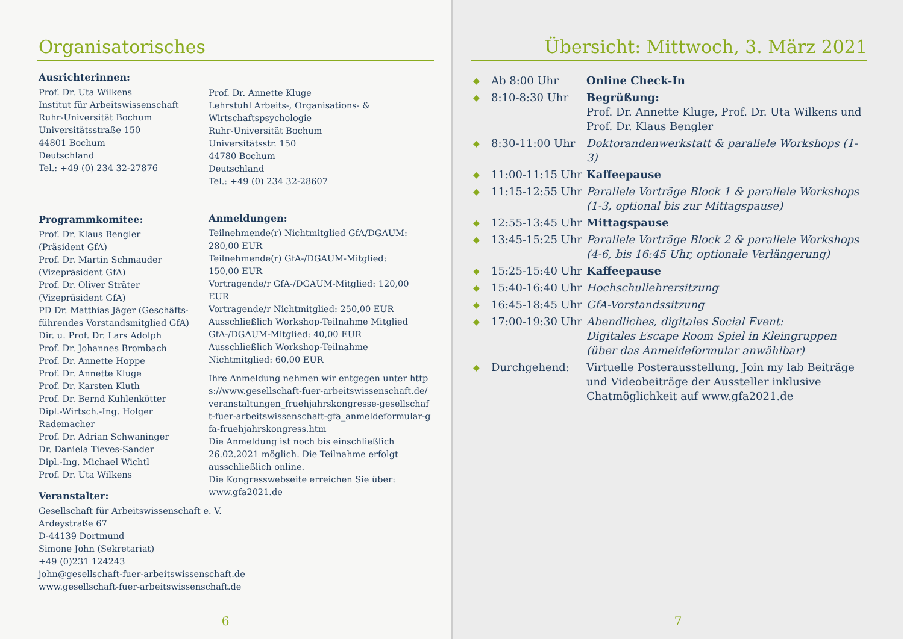Organisatorisches
Ausrichterinnen:
Prof. Dr. Uta Wilkens
Institut für Arbeitswissenschaft
Ruhr-Universität Bochum
Universitätsstraße 150
44801 Bochum
Deutschland
Tel.: +49 (0) 234 32-27876
Programmkomitee:
Prof. Dr. Klaus Bengler
(Präsident GfA)
Prof. Dr. Martin Schmauder
(Vizepräsident GfA)
Prof. Dr. Oliver Sträter
(Vizepräsident GfA)
PD Dr. Matthias Jäger (Geschäfts-führendes Vorstandsmitglied GfA)
Dir. u. Prof. Dr. Lars Adolph
Prof. Dr. Johannes Brombach
Prof. Dr. Annette Hoppe
Prof. Dr. Annette Kluge
Prof. Dr. Karsten Kluth
Prof. Dr. Bernd Kuhlenkötter
Dipl.-Wirtsch.-Ing. Holger Rademacher
Prof. Dr. Adrian Schwaninger
Dr. Daniela Tieves-Sander
Dipl.-Ing. Michael Wichtl
Prof. Dr. Uta Wilkens
Veranstalter:
Gesellschaft für Arbeitswissenschaft e. V.
Ardeystraße 67
D-44139 Dortmund
Simone John (Sekretariat)
+49 (0)231 124243
john@gesellschaft-fuer-arbeitswissenschaft.de
www.gesellschaft-fuer-arbeitswissenschaft.de
Prof. Dr. Annette Kluge
Lehrstuhl Arbeits-, Organisations- &
Wirtschaftspsychologie
Ruhr-Universität Bochum
Universitätsstr. 150
44780 Bochum
Deutschland
Tel.: +49 (0) 234 32-28607
Anmeldungen:
Teilnehmende(r) Nichtmitglied GfA/DGAUM:
280,00 EUR
Teilnehmende(r) GfA-/DGAUM-Mitglied:
150,00 EUR
Vortragende/r GfA-/DGAUM-Mitglied: 120,00 EUR
Vortragende/r Nichtmitglied: 250,00 EUR
Ausschließlich Workshop-Teilnahme Mitglied GfA-/DGAUM-Mitglied: 40,00 EUR
Ausschließlich Workshop-Teilnahme Nichtmitglied: 60,00 EUR
Ihre Anmeldung nehmen wir entgegen unter https://www.gesellschaft-fuer-arbeitswissenschaft.de/veranstaltungen_fruehjahrskongresse-gesellschaft-fuer-arbeitswissenschaft-gfa_anmeldeformular-gfa-fruehjahrskongress.htm
Die Anmeldung ist noch bis einschließlich 26.02.2021 möglich. Die Teilnahme erfolgt ausschließlich online.
Die Kongresswebseite erreichen Sie über:
www.gfa2021.de
6
Übersicht: Mittwoch, 3. März 2021
| ◆ | Ab 8:00 Uhr | Online Check-In |
| ◆ | 8:10-8:30 Uhr | Begrüßung: Prof. Dr. Annette Kluge, Prof. Dr. Uta Wilkens und Prof. Dr. Klaus Bengler |
| ◆ | 8:30-11:00 Uhr | Doktorandenwerkstatt & parallele Workshops (1-3) |
| ◆ | 11:00-11:15 Uhr | Kaffeepause |
| ◆ | 11:15-12:55 Uhr | Parallele Vorträge Block 1 & parallele Workshops (1-3, optional bis zur Mittagspause) |
| ◆ | 12:55-13:45 Uhr | Mittagspause |
| ◆ | 13:45-15:25 Uhr | Parallele Vorträge Block 2 & parallele Workshops (4-6, bis 16:45 Uhr, optionale Verlängerung) |
| ◆ | 15:25-15:40 Uhr | Kaffeepause |
| ◆ | 15:40-16:40 Uhr | Hochschullehrersitzung |
| ◆ | 16:45-18:45 Uhr | GfA-Vorstandssitzung |
| ◆ | 17:00-19:30 Uhr | Abendliches, digitales Social Event: Digitales Escape Room Spiel in Kleingruppen (über das Anmeldeformular anwählbar) |
| ◆ | Durchgehend: | Virtuelle Posterausstellung, Join my lab Beiträge und Videobeiträge der Aussteller inklusive Chatmöglichkeit auf www.gfa2021.de |
7